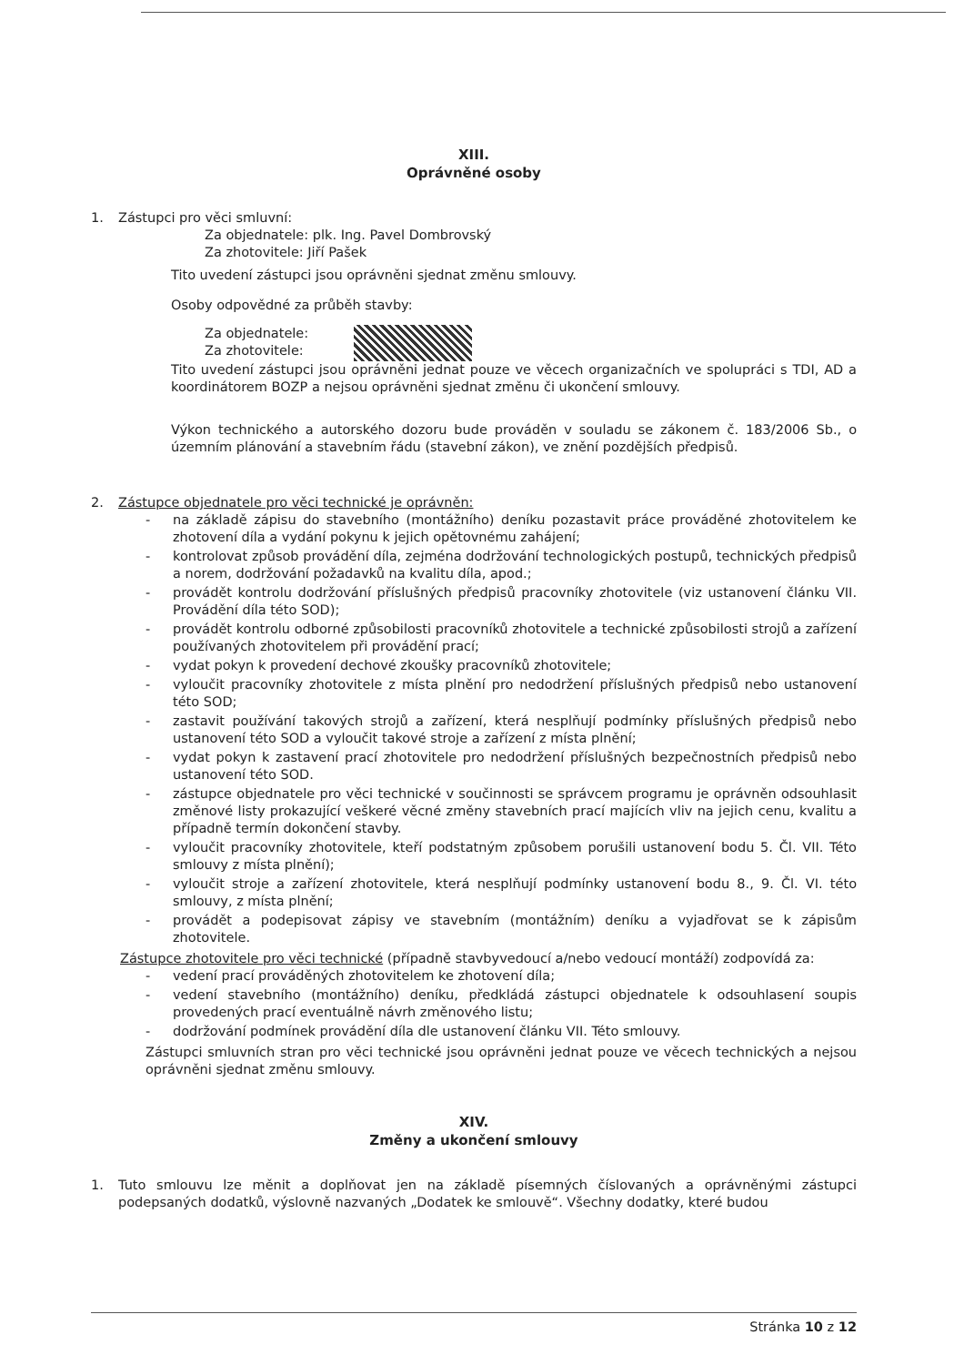XIII.
Oprávněné osoby
1. Zástupci pro věci smluvní:
Za objednatele: plk. Ing. Pavel Dombrovský
Za zhotovitele: Jiří Pašek
Tito uvedení zástupci jsou oprávněni sjednat změnu smlouvy.
Osoby odpovědné za průběh stavby:
Za objednatele:
Za zhotovitele:
Tito uvedení zástupci jsou oprávněni jednat pouze ve věcech organizačních ve spolupráci s TDI, AD a koordinátorem BOZP a nejsou oprávněni sjednat změnu či ukončení smlouvy.
Výkon technického a autorského dozoru bude prováděn v souladu se zákonem č. 183/2006 Sb., o územním plánování a stavebním řádu (stavební zákon), ve znění pozdějších předpisů.
2. Zástupce objednatele pro věci technické je oprávněn:
- na základě zápisu do stavebního (montážního) deníku pozastavit práce prováděné zhotovitelem ke zhotovení díla a vydání pokynu k jejich opětovnému zahájení;
- kontrolovat způsob provádění díla, zejména dodržování technologických postupů, technických předpisů a norem, dodržování požadavků na kvalitu díla, apod.;
- provádět kontrolu dodržování příslušných předpisů pracovníky zhotovitele (viz ustanovení článku VII. Provádění díla této SOD);
- provádět kontrolu odborné způsobilosti pracovníků zhotovitele a technické způsobilosti strojů a zařízení používaných zhotovitelem při provádění prací;
- vydat pokyn k provedení dechové zkoušky pracovníků zhotovitele;
- vyloučit pracovníky zhotovitele z místa plnění pro nedodržení příslušných předpisů nebo ustanovení této SOD;
- zastavit používání takových strojů a zařízení, která nesplňují podmínky příslušných předpisů nebo ustanovení této SOD a vyloučit takové stroje a zařízení z místa plnění;
- vydat pokyn k zastavení prací zhotovitele pro nedodržení příslušných bezpečnostních předpisů nebo ustanovení této SOD.
- zástupce objednatele pro věci technické v součinnosti se správcem programu je oprávněn odsouhlasit změnové listy prokazující veškeré věcné změny stavebních prací majících vliv na jejich cenu, kvalitu a případně termín dokončení stavby.
- vyloučit pracovníky zhotovitele, kteří podstatným způsobem porušili ustanovení bodu 5. Čl. VII. Této smlouvy z místa plnění);
- vyloučit stroje a zařízení zhotovitele, která nesplňují podmínky ustanovení bodu 8., 9. Čl. VI. této smlouvy, z místa plnění;
- provádět a podepisovat zápisy ve stavebním (montážním) deníku a vyjadřovat se k zápisům zhotovitele.
Zástupce zhotovitele pro věci technické (případně stavbyvedoucí a/nebo vedoucí montáží) zodpovídá za:
- vedení prací prováděných zhotovitelem ke zhotovení díla;
- vedení stavebního (montážního) deníku, předkládá zástupci objednatele k odsouhlasení soupis provedených prací eventuálně návrh změnového listu;
- dodržování podmínek provádění díla dle ustanovení článku VII. Této smlouvy.
Zástupci smluvních stran pro věci technické jsou oprávněni jednat pouze ve věcech technických a nejsou oprávněni sjednat změnu smlouvy.
XIV.
Změny a ukončení smlouvy
1. Tuto smlouvu lze měnit a doplňovat jen na základě písemných číslovaných a oprávněnými zástupci podepsaných dodatků, výslovně nazvaných „Dodatek ke smlouvě“. Všechny dodatky, které budou
Stránka 10 z 12